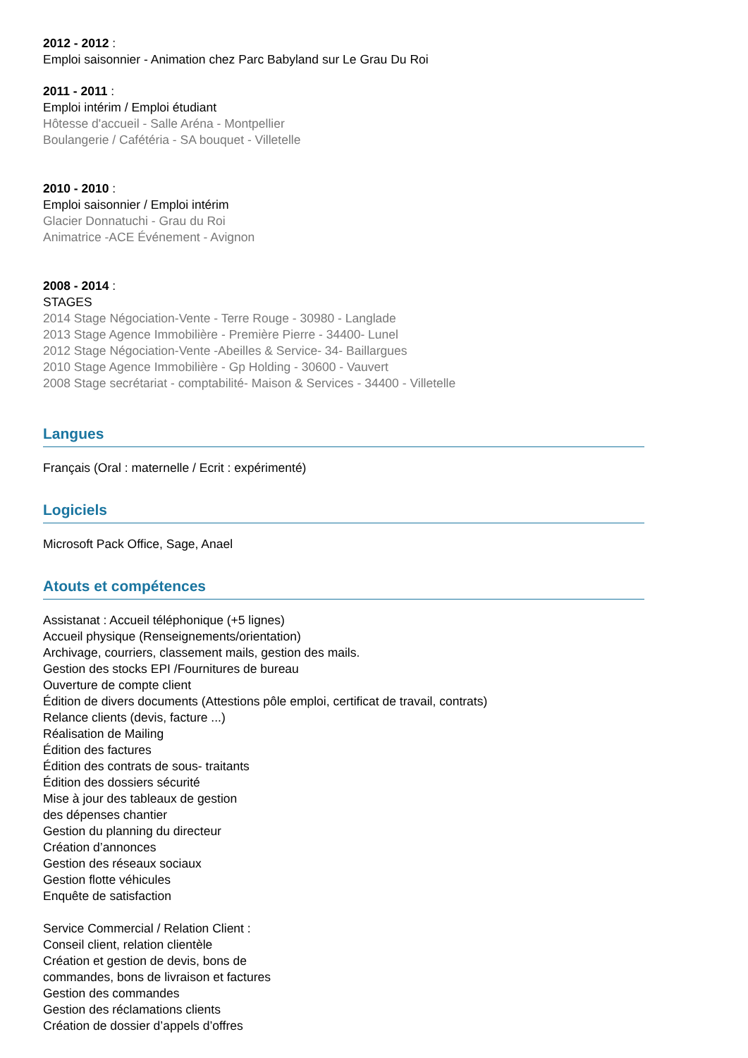2012 - 2012 :
Emploi saisonnier - Animation chez Parc Babyland sur Le Grau Du Roi
2011 - 2011 :
Emploi intérim / Emploi étudiant
Hôtesse d'accueil - Salle Aréna - Montpellier
Boulangerie / Cafétéria - SA bouquet - Villetelle
2010 - 2010 :
Emploi saisonnier / Emploi intérim
Glacier Donnatuchi - Grau du Roi
Animatrice -ACE Événement - Avignon
2008 - 2014 :
STAGES
2014 Stage Négociation-Vente - Terre Rouge - 30980 - Langlade
2013 Stage Agence Immobilière - Première Pierre - 34400- Lunel
2012 Stage Négociation-Vente -Abeilles & Service- 34- Baillargues
2010 Stage Agence Immobilière - Gp Holding - 30600 - Vauvert
2008 Stage secrétariat - comptabilité- Maison & Services - 34400 - Villetelle
Langues
Français (Oral : maternelle / Ecrit : expérimenté)
Logiciels
Microsoft Pack Office, Sage, Anael
Atouts et compétences
Assistanat : Accueil téléphonique (+5 lignes)
Accueil physique (Renseignements/orientation)
Archivage, courriers, classement mails, gestion des mails.
Gestion des stocks EPI /Fournitures de bureau
Ouverture de compte client
Édition de divers documents (Attestions pôle emploi, certificat de travail, contrats)
Relance clients (devis, facture ...)
Réalisation de Mailing
Édition des factures
Édition des contrats de sous- traitants
Édition des dossiers sécurité
Mise à jour des tableaux de gestion
des dépenses chantier
Gestion du planning du directeur
Création d’annonces
Gestion des réseaux sociaux
Gestion flotte véhicules
Enquête de satisfaction
Service Commercial / Relation Client :
Conseil client, relation clientèle
Création et gestion de devis, bons de
commandes, bons de livraison et factures
Gestion des commandes
Gestion des réclamations clients
Création de dossier d’appels d’offres